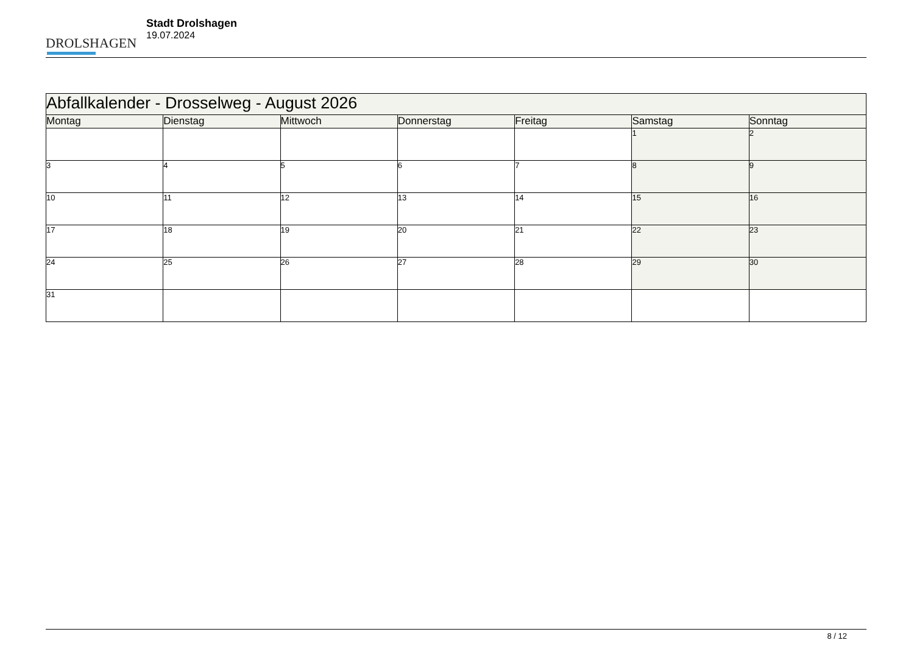DROLSHAGEN
Stadt Drolshagen
19.07.2024
| Abfallkalender - Drosselweg - August 2026 | | | | | | |
| --- | --- | --- | --- | --- | --- | --- |
| Montag | Dienstag | Mittwoch | Donnerstag | Freitag | Samstag | Sonntag |
| | | | | | 1 | 2 |
| 3 | 4 | 5 | 6 | 7 | 8 | 9 |
| 10 | 11 | 12 | 13 | 14 | 15 | 16 |
| 17 | 18 | 19 | 20 | 21 | 22 | 23 |
| 24 | 25 | 26 | 27 | 28 | 29 | 30 |
| 31 | | | | | | |
8 / 12